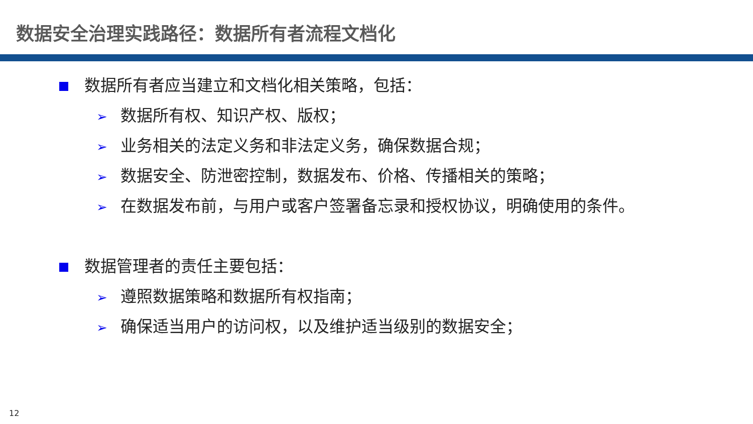数据安全治理实践路径：数据所有者流程文档化
数据所有者应当建立和文档化相关策略，包括：
➢ 数据所有权、知识产权、版权；
➢ 业务相关的法定义务和非法定义务，确保数据合规；
➢ 数据安全、防泄密控制，数据发布、价格、传播相关的策略；
➢ 在数据发布前，与用户或客户签署备忘录和授权协议，明确使用的条件。
数据管理者的责任主要包括：
➢ 遵照数据策略和数据所有权指南；
➢ 确保适当用户的访问权，以及维护适当级别的数据安全；
12